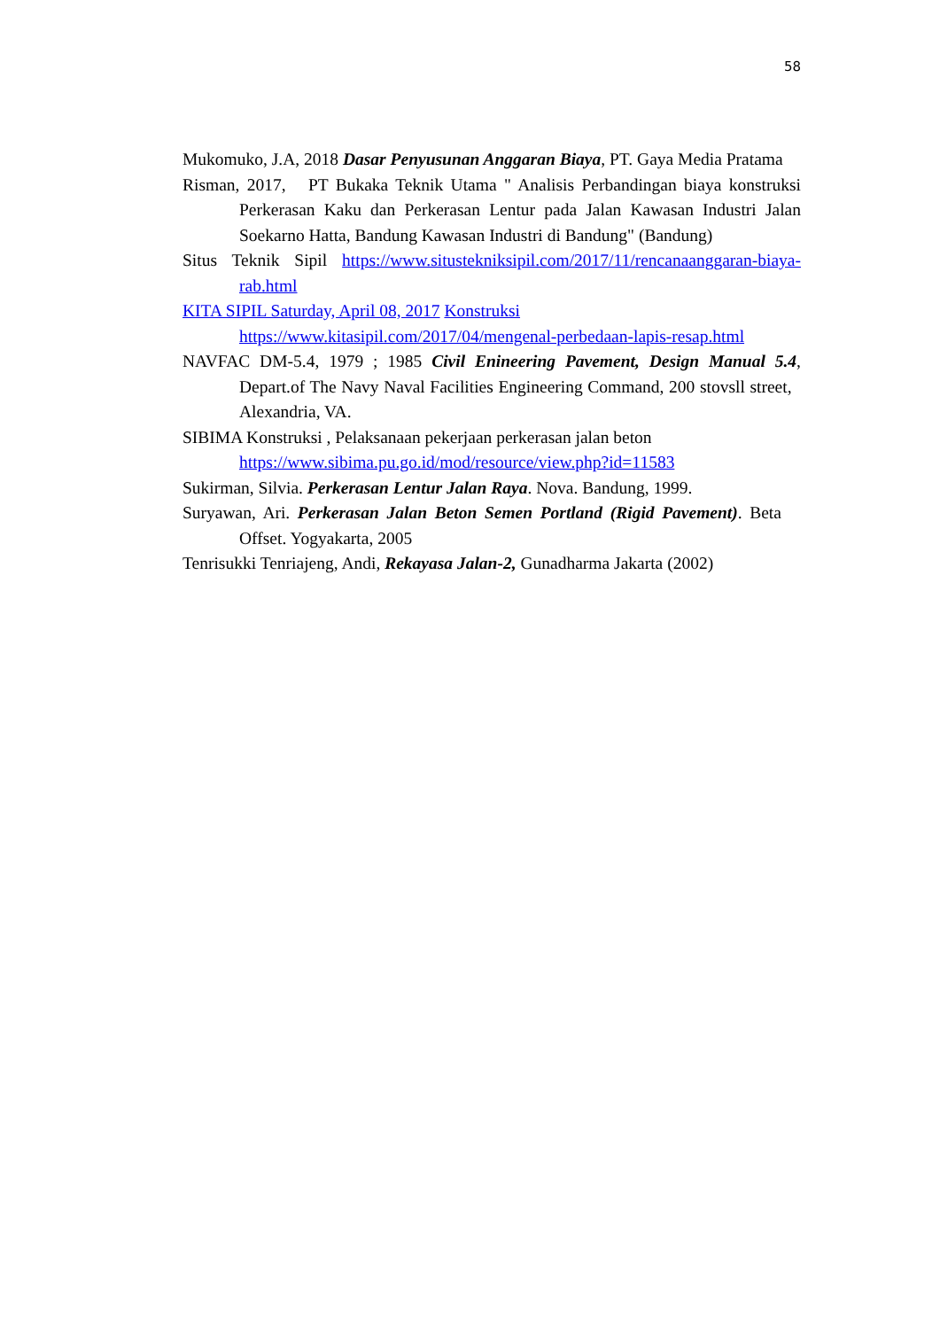58
Mukomuko, J.A, 2018 Dasar Penyusunan Anggaran Biaya, PT. Gaya Media Pratama
Risman, 2017, PT Bukaka Teknik Utama " Analisis Perbandingan biaya konstruksi Perkerasan Kaku dan Perkerasan Lentur pada Jalan Kawasan Industri Jalan Soekarno Hatta, Bandung Kawasan Industri di Bandung" (Bandung)
Situs Teknik Sipil https://www.situstekniksipil.com/2017/11/rencanaanggaran-biaya-rab.html
KITA SIPIL Saturday, April 08, 2017 Konstruksi
https://www.kitasipil.com/2017/04/mengenal-perbedaan-lapis-resap.html
NAVFAC DM-5.4, 1979 ; 1985 Civil Enineering Pavement, Design Manual 5.4, Depart.of The Navy Naval Facilities Engineering Command, 200 stovsll street, Alexandria, VA.
SIBIMA Konstruksi , Pelaksanaan pekerjaan perkerasan jalan beton
https://www.sibima.pu.go.id/mod/resource/view.php?id=11583
Sukirman, Silvia. Perkerasan Lentur Jalan Raya. Nova. Bandung, 1999.
Suryawan, Ari. Perkerasan Jalan Beton Semen Portland (Rigid Pavement). Beta Offset. Yogyakarta, 2005
Tenrisukki Tenriajeng, Andi, Rekayasa Jalan-2, Gunadharma Jakarta (2002)